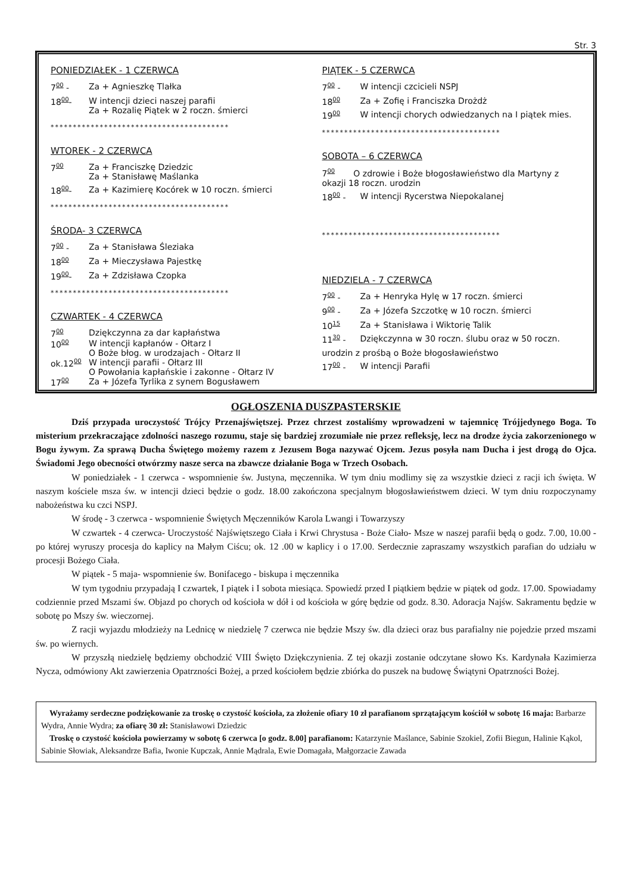Str. 3
PONIEDZIAŁEK - 1 CZERWCA
700 - Za + Agnieszkę Tlałka
1800- W intencji dzieci naszej parafii
Za + Rozalię Piątek w 2 roczn. śmierci
****************************************
WTOREK - 2 CZERWCA
700 Za + Franciszkę Dziedzic
Za + Stanisławę Maślanka
1800- Za + Kazimierę Kocórek w 10 roczn. śmierci
****************************************
ŚRODA- 3 CZERWCA
700 - Za + Stanisława Śleziaka
1800 Za + Mieczysława Pajestkę
1900- Za + Zdzisława Czopka
****************************************
CZWARTEK - 4 CZERWCA
700 Dziękczynna za dar kapłaństwa
1000 W intencji kapłanów - Ołtarz I
O Boże błog. w urodzajach - Ołtarz II
ok.1200 W intencji parafii - Ołtarz III
O Powołania kapłańskie i zakonne - Ołtarz IV
1700 Za + Józefa Tyrlika z synem Bogusławem
PIĄTEK - 5 CZERWCA
700 - W intencji czcicieli NSPJ
1800 Za + Zofię i Franciszka Drożdż
1900 W intencji chorych odwiedzanych na I piątek mies.
****************************************
SOBOTA – 6 CZERWCA
700 O zdrowie i Boże błogosławieństwo dla Martyny z okazji 18 roczn. urodzin
1800 - W intencji Rycerstwa Niepokalanej
****************************************
NIEDZIELA - 7 CZERWCA
700 - Za + Henryka Hylę w 17 roczn. śmierci
900 - Za + Józefa Szczotkę w 10 roczn. śmierci
1015 Za + Stanisława i Wiktorię Talik
1130 - Dziękczynna w 30 roczn. ślubu oraz w 50 roczn.
urodzin z prośbą o Boże błogosławieństwo
1700 - W intencji Parafii
OGŁOSZENIA DUSZPASTERSKIE
Dziś przypada uroczystość Trójcy Przenajświętszej. Przez chrzest zostaliśmy wprowadzeni w tajemnicę Trójjedynego Boga. To misterium przekraczające zdolności naszego rozumu, staje się bardziej zrozumiałe nie przez refleksję, lecz na drodze życia zakorzenionego w Bogu żywym. Za sprawą Ducha Świętego możemy razem z Jezusem Boga nazywać Ojcem. Jezus posyła nam Ducha i jest drogą do Ojca. Świadomi Jego obecności otwórzmy nasze serca na zbawcze działanie Boga w Trzech Osobach.
W poniedziałek - 1 czerwca - wspomnienie św. Justyna, męczennika. W tym dniu modlimy się za wszystkie dzieci z racji ich święta. W naszym kościele msza św. w intencji dzieci będzie o godz. 18.00 zakończona specjalnym błogosławieństwem dzieci. W tym dniu rozpoczynamy nabożeństwa ku czci NSPJ.
W środę - 3 czerwca - wspomnienie Świętych Męczenników Karola Lwangi i Towarzyszy
W czwartek - 4 czerwca- Uroczystość Najświętszego Ciała i Krwi Chrystusa - Boże Ciało- Msze w naszej parafii będą o godz. 7.00, 10.00 - po której wyruszy procesja do kaplicy na Małym Ciścu; ok. 12 .00 w kaplicy i o 17.00. Serdecznie zapraszamy wszystkich parafian do udziału w procesji Bożego Ciała.
W piątek - 5 maja- wspomnienie św. Bonifacego - biskupa i męczennika
W tym tygodniu przypadają I czwartek, I piątek i I sobota miesiąca. Spowiedź przed I piątkiem będzie w piątek od godz. 17.00. Spowiadamy codziennie przed Mszami św. Objazd po chorych od kościoła w dół i od kościoła w górę będzie od godz. 8.30. Adoracja Najśw. Sakramentu będzie w sobotę po Mszy św. wieczornej.
Z racji wyjazdu młodzieży na Lednicę w niedzielę 7 czerwca nie będzie Mszy św. dla dzieci oraz bus parafialny nie pojedzie przed mszami św. po wiernych.
W przyszłą niedzielę będziemy obchodzić VIII Święto Dziękczynienia. Z tej okazji zostanie odczytane słowo Ks. Kardynała Kazimierza Nycza, odmówiony Akt zawierzenia Opatrzności Bożej, a przed kościołem będzie zbiórka do puszek na budowę Świątyni Opatrzności Bożej.
Wyrażamy serdeczne podziękowanie za troskę o czystość kościoła, za złożenie ofiary 10 zł parafianom sprzątającym kościół w sobotę 16 maja: Barbarze Wydra, Annie Wydra; za ofiarę 30 zł: Stanisławowi Dziedzic
Troskę o czystość kościoła powierzamy w sobotę 6 czerwca [o godz. 8.00] parafianom: Katarzynie Maślance, Sabinie Szokiel, Zofii Biegun, Halinie Kąkol, Sabinie Słowiak, Aleksandrze Bafia, Iwonie Kupczak, Annie Mądrala, Ewie Domagała, Małgorzacie Zawada